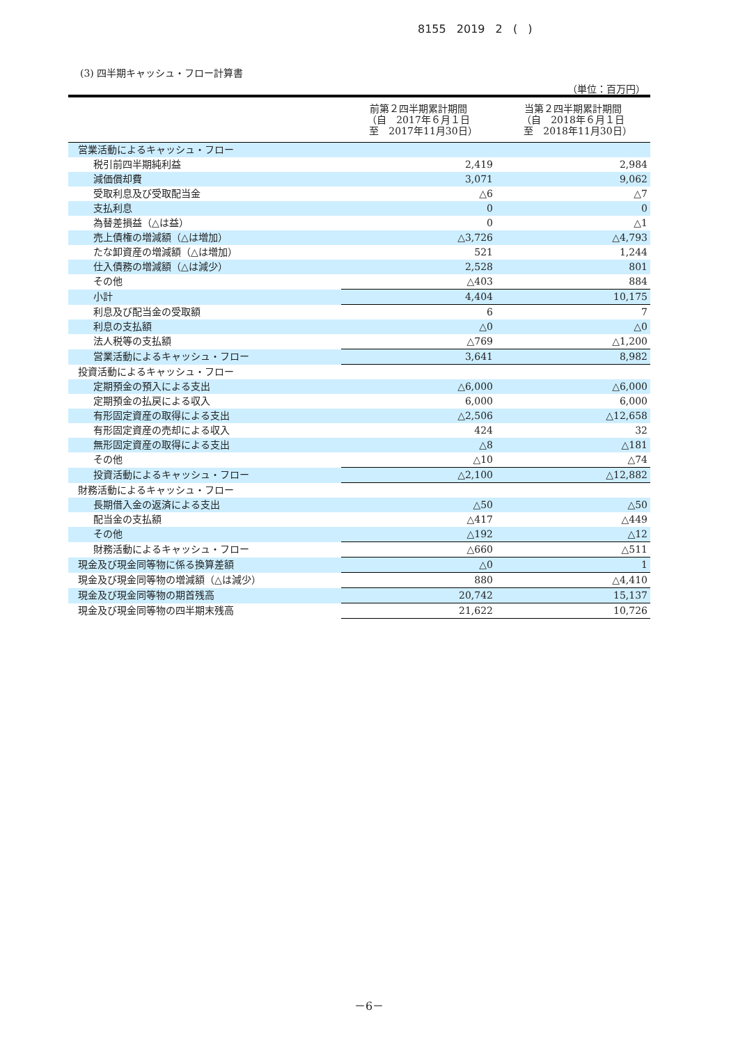8155 2019 2 ( )
(3) 四半期キャッシュ・フロー計算書
（単位：百万円）
| | 前第２四半期累計期間 （自 2017年６月１日 至 2017年11月30日） | 当第２四半期累計期間 （自 2018年６月１日 至 2018年11月30日） |
| --- | --- | --- |
| 営業活動によるキャッシュ・フロー | | |
| 税引前四半期純利益 | 2,419 | 2,984 |
| 減価償却費 | 3,071 | 9,062 |
| 受取利息及び受取配当金 | △6 | △7 |
| 支払利息 | 0 | 0 |
| 為替差損益（△は益） | 0 | △1 |
| 売上債権の増減額（△は増加） | △3,726 | △4,793 |
| たな卸資産の増減額（△は増加） | 521 | 1,244 |
| 仕入債務の増減額（△は減少） | 2,528 | 801 |
| その他 | △403 | 884 |
| 小計 | 4,404 | 10,175 |
| 利息及び配当金の受取額 | 6 | 7 |
| 利息の支払額 | △0 | △0 |
| 法人税等の支払額 | △769 | △1,200 |
| 営業活動によるキャッシュ・フロー | 3,641 | 8,982 |
| 投資活動によるキャッシュ・フロー | | |
| 定期預金の預入による支出 | △6,000 | △6,000 |
| 定期預金の払戻による収入 | 6,000 | 6,000 |
| 有形固定資産の取得による支出 | △2,506 | △12,658 |
| 有形固定資産の売却による収入 | 424 | 32 |
| 無形固定資産の取得による支出 | △8 | △181 |
| その他 | △10 | △74 |
| 投資活動によるキャッシュ・フロー | △2,100 | △12,882 |
| 財務活動によるキャッシュ・フロー | | |
| 長期借入金の返済による支出 | △50 | △50 |
| 配当金の支払額 | △417 | △449 |
| その他 | △192 | △12 |
| 財務活動によるキャッシュ・フロー | △660 | △511 |
| 現金及び現金同等物に係る換算差額 | △0 | 1 |
| 現金及び現金同等物の増減額（△は減少） | 880 | △4,410 |
| 現金及び現金同等物の期首残高 | 20,742 | 15,137 |
| 現金及び現金同等物の四半期末残高 | 21,622 | 10,726 |
－6－